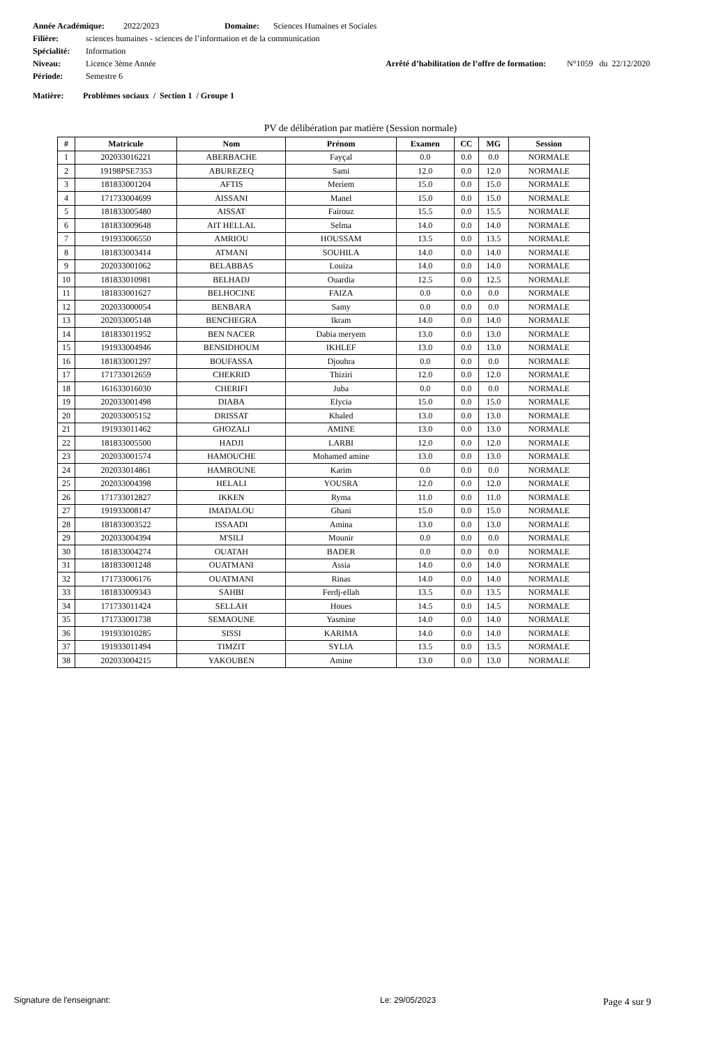Année Académique: 2022/2023 Domaine: Sciences Humaines et Sociales
Filière: sciences humaines - sciences de l’information et de la communication
Spécialité: Information
Niveau: Licence 3ème Année Arrêté d’habilitation de l’offre de formation: N°1059 du 22/12/2020
Période: Semestre 6
Matière: Problèmes sociaux / Section 1 / Groupe 1
PV de délibération par matière (Session normale)
| # | Matricule | Nom | Prénom | Examen | CC | MG | Session |
| --- | --- | --- | --- | --- | --- | --- | --- |
| 1 | 202033016221 | ABERBACHE | Fayçal | 0.0 | 0.0 | 0.0 | NORMALE |
| 2 | 19198PSE7353 | ABUREZEQ | Sami | 12.0 | 0.0 | 12.0 | NORMALE |
| 3 | 181833001204 | AFTIS | Meriem | 15.0 | 0.0 | 15.0 | NORMALE |
| 4 | 171733004699 | AISSANI | Manel | 15.0 | 0.0 | 15.0 | NORMALE |
| 5 | 181833005480 | AISSAT | Fairouz | 15.5 | 0.0 | 15.5 | NORMALE |
| 6 | 181833009648 | AIT HELLAL | Selma | 14.0 | 0.0 | 14.0 | NORMALE |
| 7 | 191933006550 | AMRIOU | HOUSSAM | 13.5 | 0.0 | 13.5 | NORMALE |
| 8 | 181833003414 | ATMANI | SOUHILA | 14.0 | 0.0 | 14.0 | NORMALE |
| 9 | 202033001062 | BELABBAS | Louiza | 14.0 | 0.0 | 14.0 | NORMALE |
| 10 | 181833010981 | BELHADJ | Ouardia | 12.5 | 0.0 | 12.5 | NORMALE |
| 11 | 181833001627 | BELHOCINE | FAIZA | 0.0 | 0.0 | 0.0 | NORMALE |
| 12 | 202033000054 | BENBARA | Samy | 0.0 | 0.0 | 0.0 | NORMALE |
| 13 | 202033005148 | BENCHEGRA | Ikram | 14.0 | 0.0 | 14.0 | NORMALE |
| 14 | 181833011952 | BEN NACER | Dabia meryem | 13.0 | 0.0 | 13.0 | NORMALE |
| 15 | 191933004946 | BENSIDHOUM | IKHLEF | 13.0 | 0.0 | 13.0 | NORMALE |
| 16 | 181833001297 | BOUFASSA | Djouhra | 0.0 | 0.0 | 0.0 | NORMALE |
| 17 | 171733012659 | CHEKRID | Thiziri | 12.0 | 0.0 | 12.0 | NORMALE |
| 18 | 161633016030 | CHERIFI | Juba | 0.0 | 0.0 | 0.0 | NORMALE |
| 19 | 202033001498 | DIABA | Elycia | 15.0 | 0.0 | 15.0 | NORMALE |
| 20 | 202033005152 | DRISSAT | Khaled | 13.0 | 0.0 | 13.0 | NORMALE |
| 21 | 191933011462 | GHOZALI | AMINE | 13.0 | 0.0 | 13.0 | NORMALE |
| 22 | 181833005500 | HADJI | LARBI | 12.0 | 0.0 | 12.0 | NORMALE |
| 23 | 202033001574 | HAMOUCHE | Mohamed amine | 13.0 | 0.0 | 13.0 | NORMALE |
| 24 | 202033014861 | HAMROUNE | Karim | 0.0 | 0.0 | 0.0 | NORMALE |
| 25 | 202033004398 | HELALI | YOUSRA | 12.0 | 0.0 | 12.0 | NORMALE |
| 26 | 171733012827 | IKKEN | Ryma | 11.0 | 0.0 | 11.0 | NORMALE |
| 27 | 191933008147 | IMADALOU | Ghani | 15.0 | 0.0 | 15.0 | NORMALE |
| 28 | 181833003522 | ISSAADI | Amina | 13.0 | 0.0 | 13.0 | NORMALE |
| 29 | 202033004394 | M'SILI | Mounir | 0.0 | 0.0 | 0.0 | NORMALE |
| 30 | 181833004274 | OUATAH | BADER | 0.0 | 0.0 | 0.0 | NORMALE |
| 31 | 181833001248 | OUATMANI | Assia | 14.0 | 0.0 | 14.0 | NORMALE |
| 32 | 171733006176 | OUATMANI | Rinas | 14.0 | 0.0 | 14.0 | NORMALE |
| 33 | 181833009343 | SAHBI | Ferdj-ellah | 13.5 | 0.0 | 13.5 | NORMALE |
| 34 | 171733011424 | SELLAH | Houes | 14.5 | 0.0 | 14.5 | NORMALE |
| 35 | 171733001738 | SEMAOUNE | Yasmine | 14.0 | 0.0 | 14.0 | NORMALE |
| 36 | 191933010285 | SISSI | KARIMA | 14.0 | 0.0 | 14.0 | NORMALE |
| 37 | 191933011494 | TIMZIT | SYLIA | 13.5 | 0.0 | 13.5 | NORMALE |
| 38 | 202033004215 | YAKOUBEN | Amine | 13.0 | 0.0 | 13.0 | NORMALE |
Signature de l'enseignant: Le: 29/05/2023 Page 4 sur 9